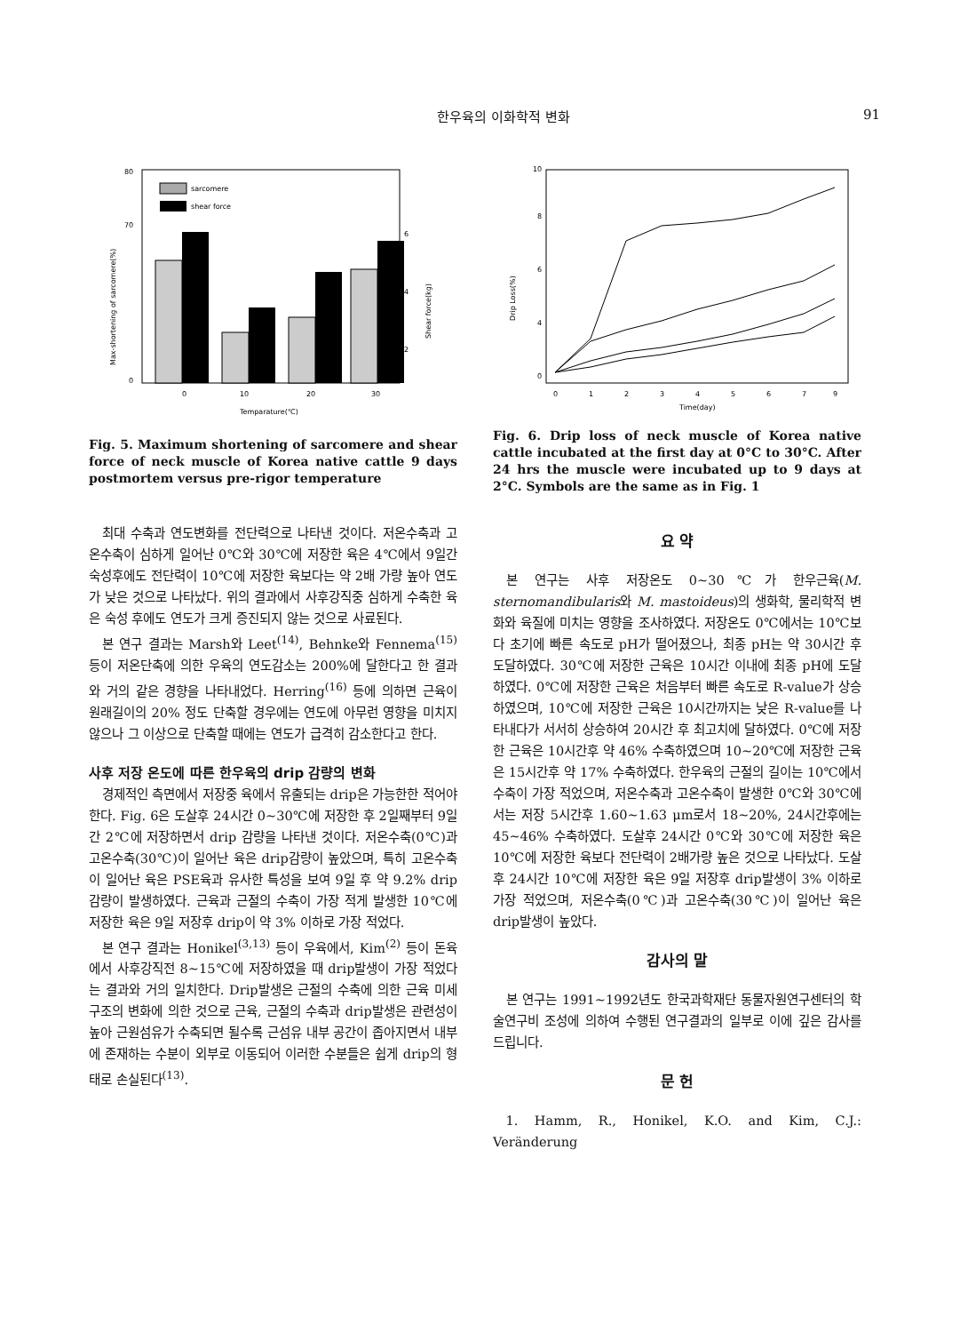한우육의 이화학적 변화 91
sarcomere
shear force
0
10
20
30
Temparature(℃)
0
70
80
2
4
6
Max-shortening of sarcomere(%)
Shear force(kg)
Fig. 5. Maximum shortening of sarcomere and shear force of neck muscle of Korea native cattle 9 days postmortem versus pre-rigor temperature
최대 수축과 연도변화를 전단력으로 나타낸 것이다. 저온수축과 고온수축이 심하게 일어난 0℃와 30℃에 저장한 육은 4℃에서 9일간 숙성후에도 전단력이 10℃에 저장한 육보다는 약 2배 가량 높아 연도가 낮은 것으로 나타났다. 위의 결과에서 사후강직중 심하게 수축한 육은 숙성 후에도 연도가 크게 증진되지 않는 것으로 사료된다.
본 연구 결과는 Marsh와 Leet<sup>(14)</sup>, Behnke와 Fennema<sup>(15)</sup> 등이 저온단축에 의한 우육의 연도감소는 200%에 달한다고 한 결과와 거의 같은 경향을 나타내었다. Herring<sup>(16)</sup> 등에 의하면 근육이 원래길이의 20% 정도 단축할 경우에는 연도에 아무런 영향을 미치지 않으나 그 이상으로 단축할 때에는 연도가 급격히 감소한다고 한다.
사후 저장 온도에 따른 한우육의 drip 감량의 변화
경제적인 측면에서 저장중 육에서 유출되는 drip은 가능한한 적어야 한다. Fig. 6은 도살후 24시간 0~30℃에 저장한 후 2일째부터 9일간 2℃에 저장하면서 drip 감량을 나타낸 것이다. 저온수축(0℃)과 고온수축(30℃)이 일어난 육은 drip감량이 높았으며, 특히 고온수축이 일어난 육은 PSE육과 유사한 특성을 보여 9일 후 약 9.2% drip감량이 발생하였다. 근육과 근절의 수축이 가장 적게 발생한 10℃에 저장한 육은 9일 저장후 drip이 약 3% 이하로 가장 적었다.
본 연구 결과는 Honikel<sup>(3,13)</sup> 등이 우육에서, Kim<sup>(2)</sup> 등이 돈육에서 사후강직전 8~15℃에 저장하였을 때 drip발생이 가장 적었다는 결과와 거의 일치한다. Drip발생은 근절의 수축에 의한 근육 미세구조의 변화에 의한 것으로 근육, 근절의 수축과 drip발생은 관련성이 높아 근원섬유가 수축되면 될수록 근섬유 내부 공간이 좁아지면서 내부에 존재하는 수분이 외부로 이동되어 이러한 수분들은 쉽게 drip의 형태로 손실된다<sup>(13)</sup>.
10
8
6
4
0
0
1
2
3
4
5
6
7
9
Time(day)
Drip Loss(%)
Fig. 6. Drip loss of neck muscle of Korea native cattle incubated at the first day at 0°C to 30°C. After 24 hrs the muscle were incubated up to 9 days at 2°C. Symbols are the same as in Fig. 1
요 약
본 연구는 사후 저장온도 0~30℃가 한우근육(M. sternomandibularis와 M. mastoideus)의 생화학, 물리학적 변화와 육질에 미치는 영향을 조사하였다. 저장온도 0℃에서는 10℃보다 초기에 빠른 속도로 pH가 떨어졌으나, 최종 pH는 약 30시간 후 도달하였다. 30℃에 저장한 근육은 10시간 이내에 최종 pH에 도달하였다. 0℃에 저장한 근육은 처음부터 빠른 속도로 R-value가 상승하였으며, 10℃에 저장한 근육은 10시간까지는 낮은 R-value를 나타내다가 서서히 상승하여 20시간 후 최고치에 달하였다. 0℃에 저장한 근육은 10시간후 약 46% 수축하였으며 10~20℃에 저장한 근육은 15시간후 약 17% 수축하였다. 한우육의 근절의 길이는 10℃에서 수축이 가장 적었으며, 저온수축과 고온수축이 발생한 0℃와 30℃에서는 저장 5시간후 1.60~1.63 μm로서 18~20%, 24시간후에는 45~46% 수축하였다. 도살후 24시간 0℃와 30℃에 저장한 육은 10℃에 저장한 육보다 전단력이 2배가량 높은 것으로 나타났다. 도살후 24시간 10℃에 저장한 육은 9일 저장후 drip발생이 3% 이하로 가장 적었으며, 저온수축(0℃)과 고온수축(30℃)이 일어난 육은 drip발생이 높았다.
감사의 말
본 연구는 1991~1992년도 한국과학재단 동물자원연구센터의 학술연구비 조성에 의하여 수행된 연구결과의 일부로 이에 깊은 감사를 드립니다.
문 헌
1. Hamm, R., Honikel, K.O. and Kim, C.J.: Veränderung